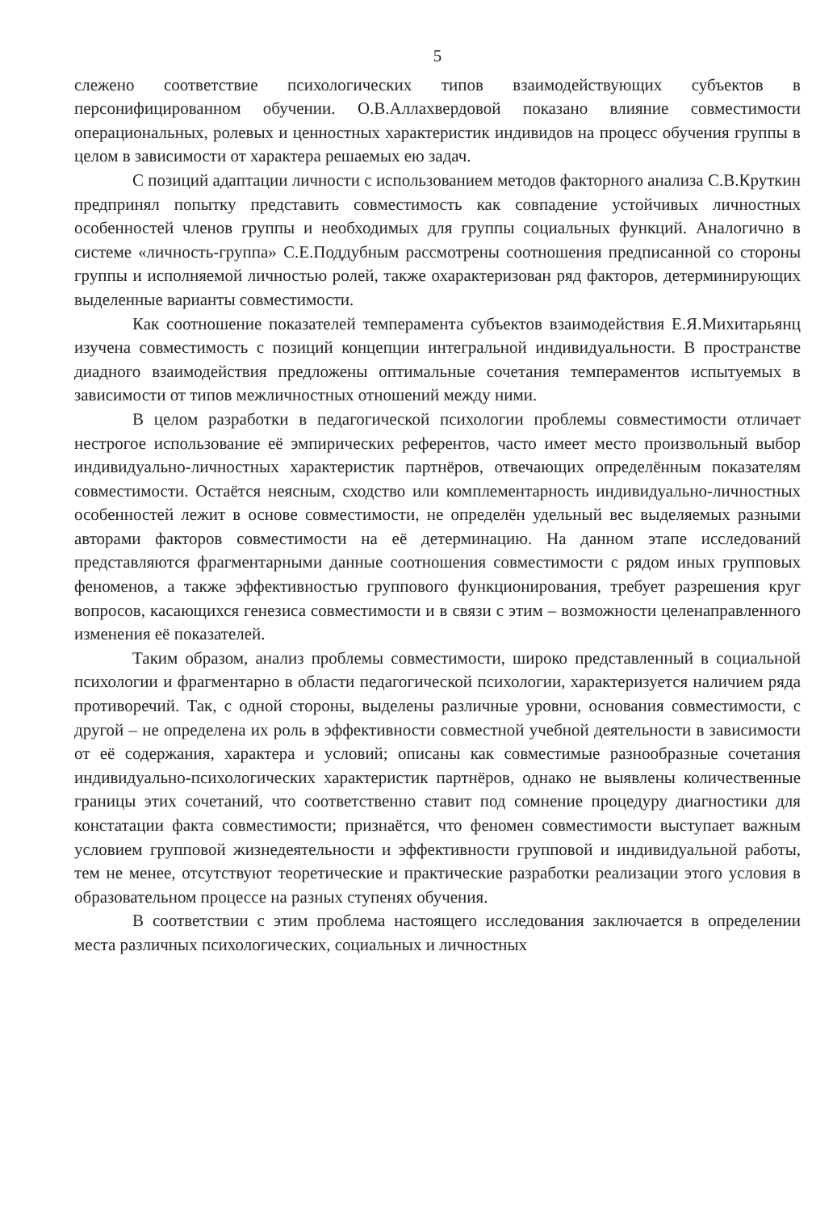5
слежено соответствие психологических типов взаимодействующих субъектов в персонифицированном обучении. О.В.Аллахвердовой показано влияние совместимости операциональных, ролевых и ценностных характеристик индивидов на процесс обучения группы в целом в зависимости от характера решаемых ею задач.
С позиций адаптации личности с использованием методов факторного анализа С.В.Круткин предпринял попытку представить совместимость как совпадение устойчивых личностных особенностей членов группы и необходимых для группы социальных функций. Аналогично в системе «личность-группа» С.Е.Поддубным рассмотрены соотношения предписанной со стороны группы и исполняемой личностью ролей, также охарактеризован ряд факторов, детерминирующих выделенные варианты совместимости.
Как соотношение показателей темперамента субъектов взаимодействия Е.Я.Михитарьянц изучена совместимость с позиций концепции интегральной индивидуальности. В пространстве диадного взаимодействия предложены оптимальные сочетания темпераментов испытуемых в зависимости от типов межличностных отношений между ними.
В целом разработки в педагогической психологии проблемы совместимости отличает нестрогое использование её эмпирических референтов, часто имеет место произвольный выбор индивидуально-личностных характеристик партнёров, отвечающих определённым показателям совместимости. Остаётся неясным, сходство или комплементарность индивидуально-личностных особенностей лежит в основе совместимости, не определён удельный вес выделяемых разными авторами факторов совместимости на её детерминацию. На данном этапе исследований представляются фрагментарными данные соотношения совместимости с рядом иных групповых феноменов, а также эффективностью группового функционирования, требует разрешения круг вопросов, касающихся генезиса совместимости и в связи с этим – возможности целенаправленного изменения её показателей.
Таким образом, анализ проблемы совместимости, широко представленный в социальной психологии и фрагментарно в области педагогической психологии, характеризуется наличием ряда противоречий. Так, с одной стороны, выделены различные уровни, основания совместимости, с другой – не определена их роль в эффективности совместной учебной деятельности в зависимости от её содержания, характера и условий; описаны как совместимые разнообразные сочетания индивидуально-психологических характеристик партнёров, однако не выявлены количественные границы этих сочетаний, что соответственно ставит под сомнение процедуру диагностики для констатации факта совместимости; признаётся, что феномен совместимости выступает важным условием групповой жизнедеятельности и эффективности групповой и индивидуальной работы, тем не менее, отсутствуют теоретические и практические разработки реализации этого условия в образовательном процессе на разных ступенях обучения.
В соответствии с этим проблема настоящего исследования заключается в определении места различных психологических, социальных и личностных